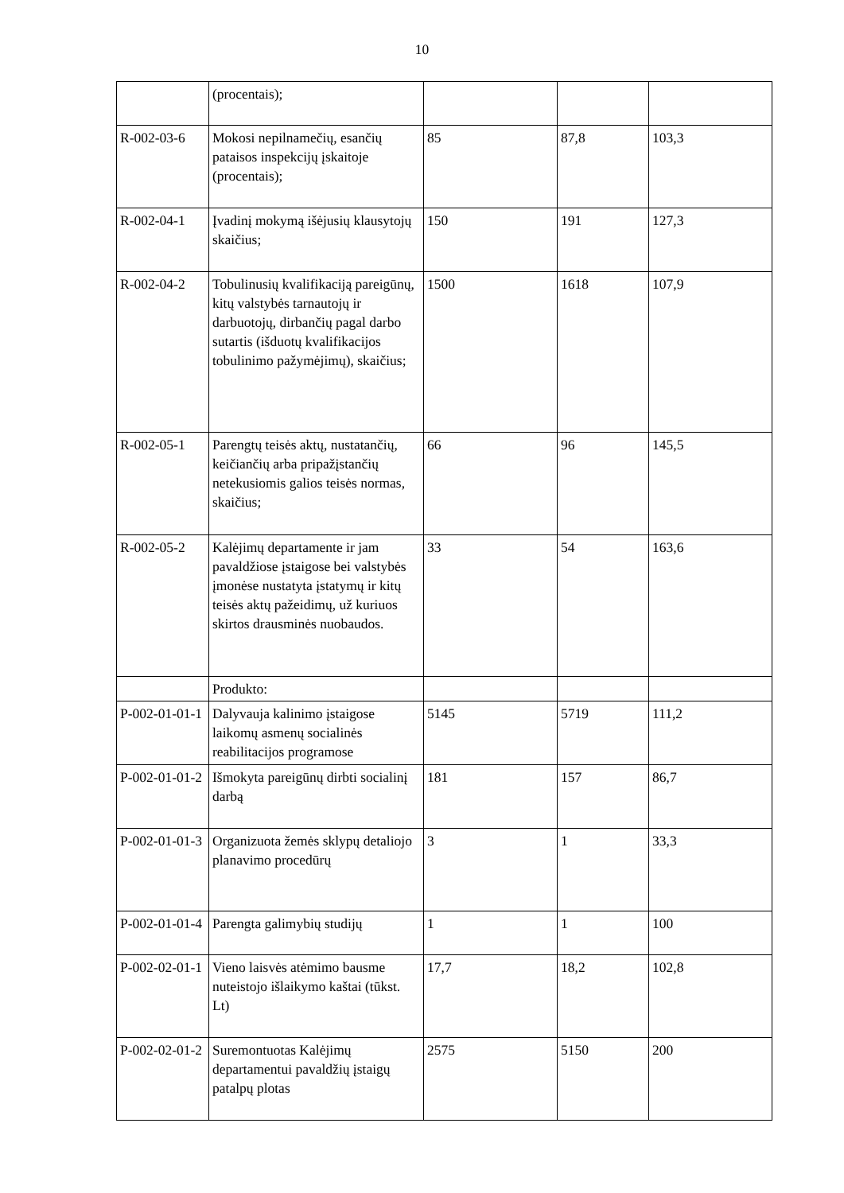10
| | (procentais); | | | |
| R-002-03-6 | Mokosi nepilnamečių, esančių pataisos inspekcijų įskaitoje (procentais); | 85 | 87,8 | 103,3 |
| R-002-04-1 | Įvadinį mokymą išėjusių klausytojų skaičius; | 150 | 191 | 127,3 |
| R-002-04-2 | Tobulinusių kvalifikaciją pareigūnų, kitų valstybės tarnautojų ir darbuotojų, dirbančių pagal darbo sutartis (išduotų kvalifikacijos tobulinimo pažymėjimų), skaičius; | 1500 | 1618 | 107,9 |
| R-002-05-1 | Parengtų teisės aktų, nustatančių, keičiančių arba pripažįstančių netekusiomis galios teisės normas, skaičius; | 66 | 96 | 145,5 |
| R-002-05-2 | Kalėjimų departamente ir jam pavaldžiose įstaigose bei valstybės įmonėse nustatyta įstatymų ir kitų teisės aktų pažeidimų, už kuriuos skirtos drausminės nuobaudos. | 33 | 54 | 163,6 |
| | Produkto: | | | |
| P-002-01-01-1 | Dalyvauja kalinimo įstaigose laikomų asmenų socialinės reabilitacijos programose | 5145 | 5719 | 111,2 |
| P-002-01-01-2 | Išmokyta pareigūnų dirbti socialinį darbą | 181 | 157 | 86,7 |
| P-002-01-01-3 | Organizuota žemės sklypų detaliojo planavimo procedūrų | 3 | 1 | 33,3 |
| P-002-01-01-4 | Parengta galimybių studijų | 1 | 1 | 100 |
| P-002-02-01-1 | Vieno laisvės atėmimo bausme nuteistojo išlaikymo kaštai (tūkst. Lt) | 17,7 | 18,2 | 102,8 |
| P-002-02-01-2 | Suremontuotas Kalėjimų departamentui pavaldžių įstaigų patalpų plotas | 2575 | 5150 | 200 |